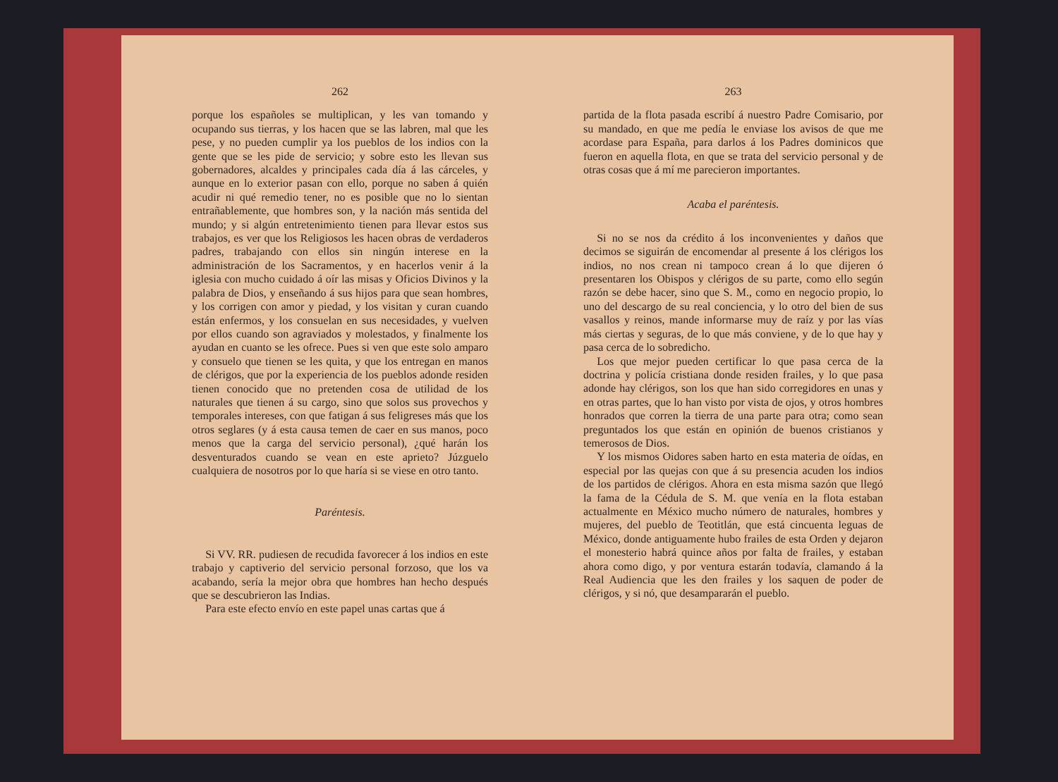262
porque los españoles se multiplican, y les van tomando y ocupando sus tierras, y los hacen que se las labren, mal que les pese, y no pueden cumplir ya los pueblos de los indios con la gente que se les pide de servicio; y sobre esto les llevan sus gobernadores, alcaldes y principales cada día á las cárceles, y aunque en lo exterior pasan con ello, porque no saben á quién acudir ni qué remedio tener, no es posible que no lo sientan entrañablemente, que hombres son, y la nación más sentida del mundo; y si algún entretenimiento tienen para llevar estos sus trabajos, es ver que los Religiosos les hacen obras de verdaderos padres, trabajando con ellos sin ningún interese en la administración de los Sacramentos, y en hacerlos venir á la iglesia con mucho cuidado á oír las misas y Oficios Divinos y la palabra de Dios, y enseñando á sus hijos para que sean hombres, y los corrigen con amor y piedad, y los visitan y curan cuando están enfermos, y los consuelan en sus necesidades, y vuelven por ellos cuando son agraviados y molestados, y finalmente los ayudan en cuanto se les ofrece. Pues si ven que este solo amparo y consuelo que tienen se les quita, y que los entregan en manos de clérigos, que por la experiencia de los pueblos adonde residen tienen conocido que no pretenden cosa de utilidad de los naturales que tienen á su cargo, sino que solos sus provechos y temporales intereses, con que fatigan á sus feligreses más que los otros seglares (y á esta causa temen de caer en sus manos, poco menos que la carga del servicio personal), ¿qué harán los desventurados cuando se vean en este aprieto? Júzguelo cualquiera de nosotros por lo que haría si se viese en otro tanto.
Paréntesis.
Si VV. RR. pudiesen de recudida favorecer á los indios en este trabajo y captiverio del servicio personal forzoso, que los va acabando, sería la mejor obra que hombres han hecho después que se descubrieron las Indias.
Para este efecto envío en este papel unas cartas que á
263
partida de la flota pasada escribí á nuestro Padre Comisario, por su mandado, en que me pedía le enviase los avisos de que me acordase para España, para darlos á los Padres dominicos que fueron en aquella flota, en que se trata del servicio personal y de otras cosas que á mí me parecieron importantes.
Acaba el paréntesis.
Si no se nos da crédito á los inconvenientes y daños que decimos se siguirán de encomendar al presente á los clérigos los indios, no nos crean ni tampoco crean á lo que dijeren ó presentaren los Obispos y clérigos de su parte, como ello según razón se debe hacer, sino que S. M., como en negocio propio, lo uno del descargo de su real conciencia, y lo otro del bien de sus vasallos y reinos, mande informarse muy de raíz y por las vías más ciertas y seguras, de lo que más conviene, y de lo que hay y pasa cerca de lo sobredicho.
Los que mejor pueden certificar lo que pasa cerca de la doctrina y policía cristiana donde residen frailes, y lo que pasa adonde hay clérigos, son los que han sido corregidores en unas y en otras partes, que lo han visto por vista de ojos, y otros hombres honrados que corren la tierra de una parte para otra; como sean preguntados los que están en opinión de buenos cristianos y temerosos de Dios.
Y los mismos Oidores saben harto en esta materia de oídas, en especial por las quejas con que á su presencia acuden los indios de los partidos de clérigos. Ahora en esta misma sazón que llegó la fama de la Cédula de S. M. que venía en la flota estaban actualmente en México mucho número de naturales, hombres y mujeres, del pueblo de Teotitlán, que está cincuenta leguas de México, donde antiguamente hubo frailes de esta Orden y dejaron el monesterio habrá quince años por falta de frailes, y estaban ahora como digo, y por ventura estarán todavía, clamando á la Real Audiencia que les den frailes y los saquen de poder de clérigos, y si nó, que desampararán el pueblo.